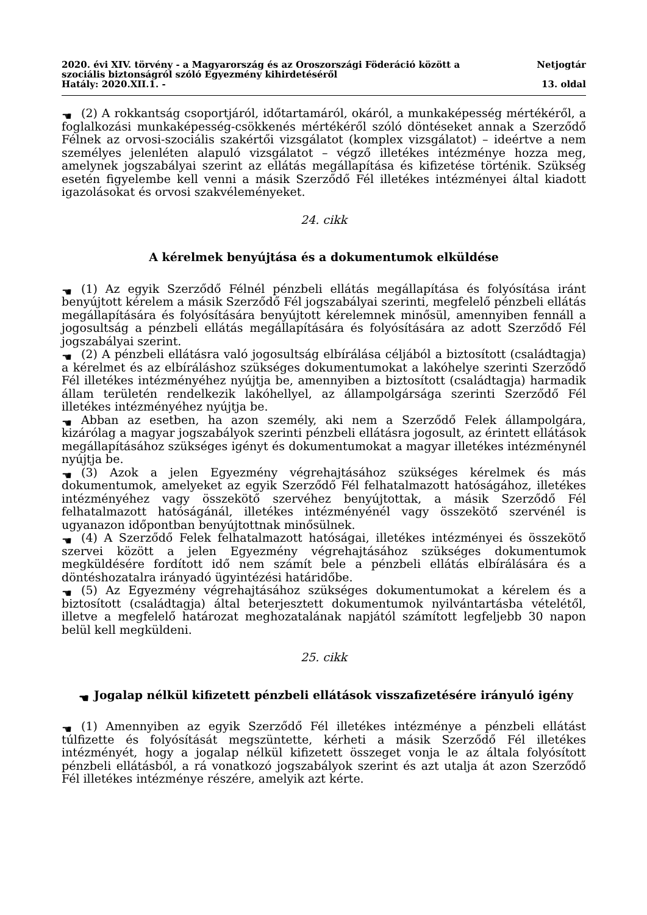2020. évi XIV. törvény - a Magyarország és az Oroszországi Föderáció között a szociális biztonságról szóló Egyezmény kihirdetéséről
Hatály: 2020.XII.1. -
Netjogtár
13. oldal
☚ (2) A rokkantság csoportjáról, időtartamáról, okáról, a munkaképesség mértékéről, a foglalkozási munkaképesség-csökkenés mértékéről szóló döntéseket annak a Szerződő Félnek az orvosi-szociális szakértői vizsgálatot (komplex vizsgálatot) – ideértve a nem személyes jelenléten alapuló vizsgálatot – végző illetékes intézménye hozza meg, amelynek jogszabályai szerint az ellátás megállapítása és kifizetése történik. Szükség esetén figyelembe kell venni a másik Szerződő Fél illetékes intézményei által kiadott igazolásokat és orvosi szakvéleményeket.
24. cikk
A kérelmek benyújtása és a dokumentumok elküldése
☚ (1) Az egyik Szerződő Félnél pénzbeli ellátás megállapítása és folyósítása iránt benyújtott kérelem a másik Szerződő Fél jogszabályai szerinti, megfelelő pénzbeli ellátás megállapítására és folyósítására benyújtott kérelemnek minősül, amennyiben fennáll a jogosultság a pénzbeli ellátás megállapítására és folyósítására az adott Szerződő Fél jogszabályai szerint.
☚ (2) A pénzbeli ellátásra való jogosultság elbírálása céljából a biztosított (családtagja) a kérelmet és az elbíráláshoz szükséges dokumentumokat a lakóhelye szerinti Szerződő Fél illetékes intézményéhez nyújtja be, amennyiben a biztosított (családtagja) harmadik állam területén rendelkezik lakóhellyel, az állampolgársága szerinti Szerződő Fél illetékes intézményéhez nyújtja be.
☚ Abban az esetben, ha azon személy, aki nem a Szerződő Felek állampolgára, kizárólag a magyar jogszabályok szerinti pénzbeli ellátásra jogosult, az érintett ellátások megállapításához szükséges igényt és dokumentumokat a magyar illetékes intézménynél nyújtja be.
☚ (3) Azok a jelen Egyezmény végrehajtásához szükséges kérelmek és más dokumentumok, amelyeket az egyik Szerződő Fél felhatalmazott hatóságához, illetékes intézményéhez vagy összekötő szervéhez benyújtottak, a másik Szerződő Fél felhatalmazott hatóságánál, illetékes intézményénél vagy összekötő szervénél is ugyanazon időpontban benyújtottnak minősülnek.
☚ (4) A Szerződő Felek felhatalmazott hatóságai, illetékes intézményei és összekötő szervei között a jelen Egyezmény végrehajtásához szükséges dokumentumok megküldésére fordított idő nem számít bele a pénzbeli ellátás elbírálására és a döntéshozatalra irányadó ügyintézési határidőbe.
☚ (5) Az Egyezmény végrehajtásához szükséges dokumentumokat a kérelem és a biztosított (családtagja) által beterjesztett dokumentumok nyilvántartásba vételétől, illetve a megfelelő határozat meghozatalának napjától számított legfeljebb 30 napon belül kell megküldeni.
25. cikk
☚ Jogalap nélkül kifizetett pénzbeli ellátások visszafizetésére irányuló igény
☚ (1) Amennyiben az egyik Szerződő Fél illetékes intézménye a pénzbeli ellátást túlfizette és folyósítását megszüntette, kérheti a másik Szerződő Fél illetékes intézményét, hogy a jogalap nélkül kifizetett összeget vonja le az általa folyósított pénzbeli ellátásból, a rá vonatkozó jogszabályok szerint és azt utalja át azon Szerződő Fél illetékes intézménye részére, amelyik azt kérte.